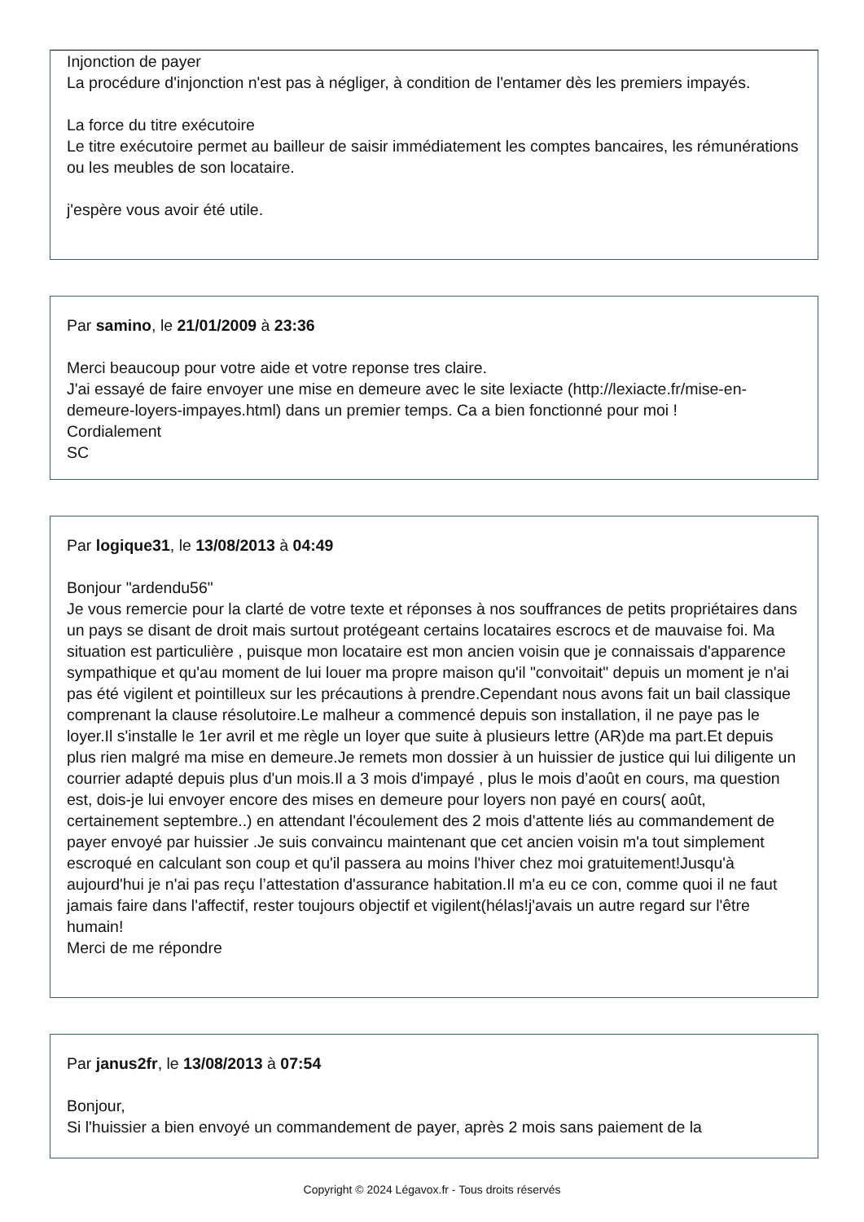Injonction de payer
La procédure d'injonction n'est pas à négliger, à condition de l'entamer dès les premiers impayés.
La force du titre exécutoire
Le titre exécutoire permet au bailleur de saisir immédiatement les comptes bancaires, les rémunérations ou les meubles de son locataire.
j'espère vous avoir été utile.
Par samino, le 21/01/2009 à 23:36
Merci beaucoup pour votre aide et votre reponse tres claire.
J'ai essayé de faire envoyer une mise en demeure avec le site lexiacte (http://lexiacte.fr/mise-en-demeure-loyers-impayes.html) dans un premier temps. Ca a bien fonctionné pour moi !
Cordialement
SC
Par logique31, le 13/08/2013 à 04:49
Bonjour "ardendu56"
Je vous remercie pour la clarté de votre texte et réponses à nos souffrances de petits propriétaires dans un pays se disant de droit mais surtout protégeant certains locataires escrocs et de mauvaise foi. Ma situation est particulière , puisque mon locataire est mon ancien voisin que je connaissais d'apparence sympathique et qu'au moment de lui louer ma propre maison qu'il "convoitait" depuis un moment je n'ai pas été vigilent et pointilleux sur les précautions à prendre.Cependant nous avons fait un bail classique comprenant la clause résolutoire.Le malheur a commencé depuis son installation, il ne paye pas le loyer.Il s'installe le 1er avril et me règle un loyer que suite à plusieurs lettre (AR)de ma part.Et depuis plus rien malgré ma mise en demeure.Je remets mon dossier à un huissier de justice qui lui diligente un courrier adapté depuis plus d'un mois.Il a 3 mois d'impayé , plus le mois d’août en cours, ma question est, dois-je lui envoyer encore des mises en demeure pour loyers non payé en cours( août, certainement septembre..) en attendant l'écoulement des 2 mois d'attente liés au commandement de payer envoyé par huissier .Je suis convaincu maintenant que cet ancien voisin m'a tout simplement escroqué en calculant son coup et qu'il passera au moins l'hiver chez moi gratuitement!Jusqu'à aujourd'hui je n'ai pas reçu l’attestation d'assurance habitation.Il m'a eu ce con, comme quoi il ne faut jamais faire dans l'affectif, rester toujours objectif et vigilent(hélas!j'avais un autre regard sur l'être humain!
Merci de me répondre
Par janus2fr, le 13/08/2013 à 07:54
Bonjour,
Si l'huissier a bien envoyé un commandement de payer, après 2 mois sans paiement de la
Copyright © 2024 Légavox.fr - Tous droits réservés